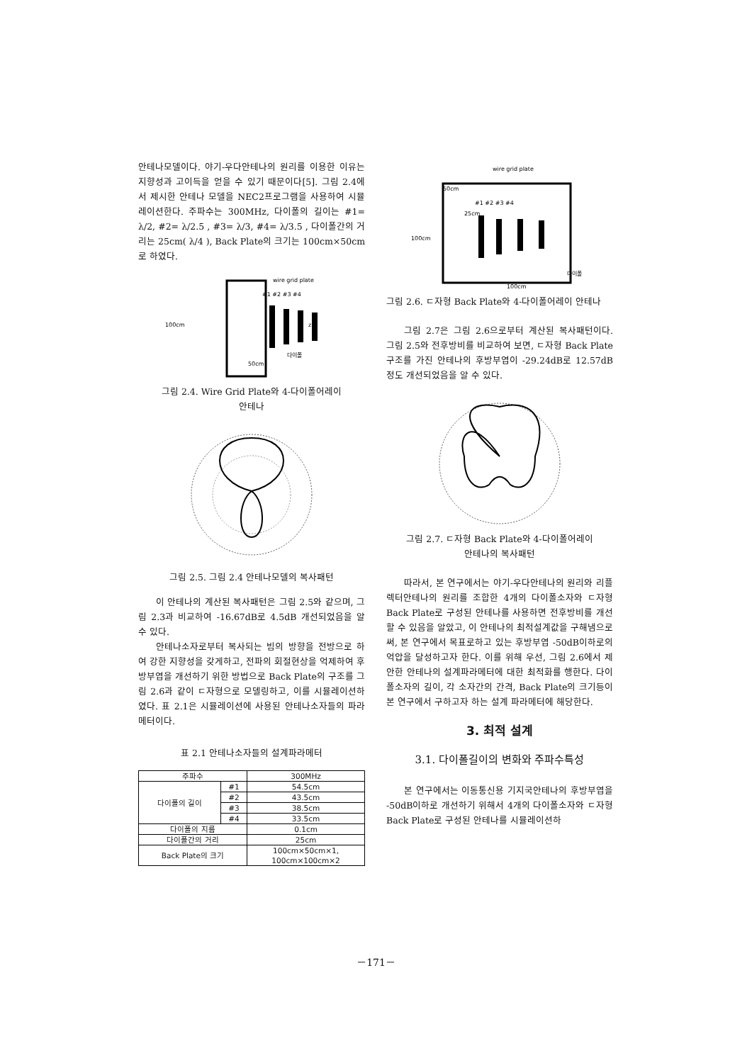안테나모델이다. 야기-우다안테나의 원리를 이용한 이유는 지향성과 고이득을 얻을 수 있기 때문이다[5]. 그림 2.4에서 제시한 안테나 모델을 NEC2프로그램을 사용하여 시뮬레이션한다. 주파수는 300MHz, 다이폴의 길이는 #1= λ/2, #2= λ/2.5 , #3= λ/3, #4= λ/3.5 , 다이폴간의 거리는 25cm( λ/4 ), Back Plate의 크기는 100cm×50cm로 하였다.
wire grid plate
100cm
z
50cm
#1 #2 #3 #4
다이폴
그림 2.4. Wire Grid Plate와 4-다이폴어레이
안테나
그림 2.5. 그림 2.4 안테나모델의 복사패턴
이 안테나의 계산된 복사패턴은 그림 2.5와 같으며, 그림 2.3과 비교하여 -16.67dB로 4.5dB 개선되었음을 알 수 있다.
안테나소자로부터 복사되는 빔의 방향을 전방으로 하여 강한 지향성을 갖게하고, 전파의 회절현상을 억제하여 후방부엽을 개선하기 위한 방법으로 Back Plate의 구조를 그림 2.6과 같이 ㄷ자형으로 모델링하고, 이를 시뮬레이션하였다. 표 2.1은 시뮬레이션에 사용된 안테나소자들의 파라메터이다.
표 2.1 안테나소자들의 설계파라메터
| 주파수 | | 300MHz |
| --- | --- | --- |
| 다이폴의 길이 | #1 | 54.5cm |
| | #2 | 43.5cm |
| | #3 | 38.5cm |
| | #4 | 33.5cm |
| 다이폴의 지름 | | 0.1cm |
| 다이폴간의 거리 | | 25cm |
| Back Plate의 크기 | | 100cm×50cm×1, 100cm×100cm×2 |
wire grid plate
100cm
50cm
25cm
#1 #2 #3 #4
다이폴
100cm
그림 2.6. ㄷ자형 Back Plate와 4-다이폴어레이 안테나
그림 2.7은 그림 2.6으로부터 계산된 복사패턴이다. 그림 2.5와 전후방비를 비교하여 보면, ㄷ자형 Back Plate구조를 가진 안테나의 후방부엽이 -29.24dB로 12.57dB정도 개선되었음을 알 수 있다.
그림 2.7. ㄷ자형 Back Plate와 4-다이폴어레이
안테나의 복사패턴
따라서, 본 연구에서는 야기-우다안테나의 원리와 리플렉터안테나의 원리를 조합한 4개의 다이폴소자와 ㄷ자형 Back Plate로 구성된 안테나를 사용하면 전후방비를 개선할 수 있음을 알았고, 이 안테나의 최적설계값을 구해냄으로써, 본 연구에서 목표로하고 있는 후방부엽 -50dB이하로의 억압을 달성하고자 한다. 이를 위해 우선, 그림 2.6에서 제안한 안테나의 설계파라메터에 대한 최적화를 행한다. 다이폴소자의 길이, 각 소자간의 간격, Back Plate의 크기등이 본 연구에서 구하고자 하는 설계 파라메터에 해당한다.
3. 최적 설계
3.1. 다이폴길이의 변화와 주파수특성
본 연구에서는 이동통신용 기지국안테나의 후방부엽을 -50dB이하로 개선하기 위해서 4개의 다이폴소자와 ㄷ자형 Back Plate로 구성된 안테나를 시뮬레이션하
－171－